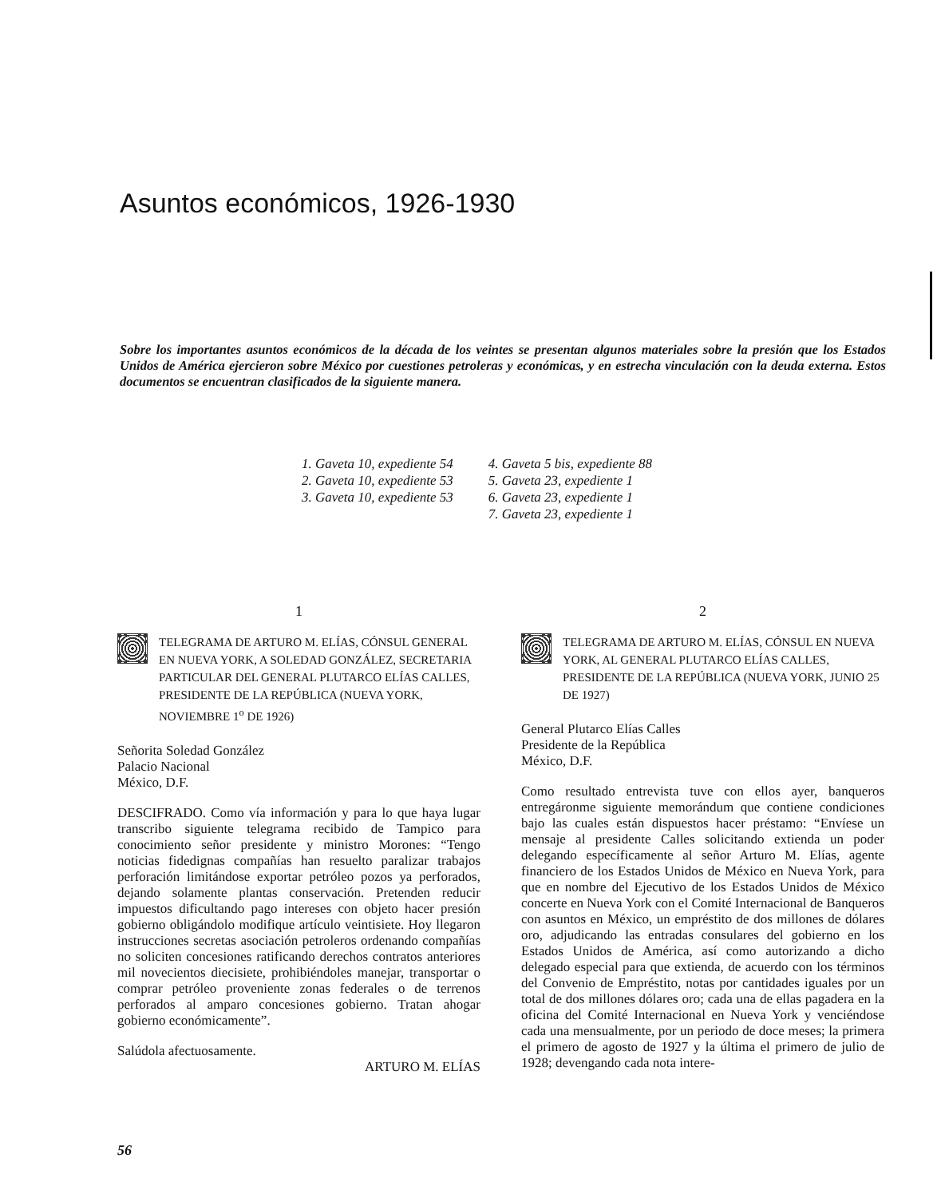Asuntos económicos, 1926-1930
Sobre los importantes asuntos económicos de la década de los veintes se presentan algunos materiales sobre la presión que los Estados Unidos de América ejercieron sobre México por cuestiones petroleras y económicas, y en estrecha vinculación con la deuda externa. Estos documentos se encuentran clasificados de la siguiente manera.
1. Gaveta 10, expediente 54
2. Gaveta 10, expediente 53
3. Gaveta 10, expediente 53
4. Gaveta 5 bis, expediente 88
5. Gaveta 23, expediente 1
6. Gaveta 23, expediente 1
7. Gaveta 23, expediente 1
1
TELEGRAMA DE ARTURO M. ELÍAS, CÓNSUL GENERAL EN NUEVA YORK, A SOLEDAD GONZÁLEZ, SECRETARIA PARTICULAR DEL GENERAL PLUTARCO ELÍAS CALLES, PRESIDENTE DE LA REPÚBLICA (NUEVA YORK, NOVIEMBRE 1<sup>o</sup> DE 1926)
Señorita Soledad González
Palacio Nacional
México, D.F.
DESCIFRADO. Como vía información y para lo que haya lugar transcribo siguiente telegrama recibido de Tampico para conocimiento señor presidente y ministro Morones: “Tengo noticias fidedignas compañías han resuelto paralizar trabajos perforación limitándose exportar petróleo pozos ya perforados, dejando solamente plantas conservación. Pretenden reducir impuestos dificultando pago intereses con objeto hacer presión gobierno obligándolo modifique artículo veintisiete. Hoy llegaron instrucciones secretas asociación petroleros ordenando compañías no soliciten concesiones ratificando derechos contratos anteriores mil novecientos diecisiete, prohibiéndoles manejar, transportar o comprar petróleo proveniente zonas federales o de terrenos perforados al amparo concesiones gobierno. Tratan ahogar gobierno económicamente”.
Salúdola afectuosamente.
ARTURO M. ELÍAS
2
TELEGRAMA DE ARTURO M. ELÍAS, CÓNSUL EN NUEVA YORK, AL GENERAL PLUTARCO ELÍAS CALLES, PRESIDENTE DE LA REPÚBLICA (NUEVA YORK, JUNIO 25 DE 1927)
General Plutarco Elías Calles
Presidente de la República
México, D.F.
Como resultado entrevista tuve con ellos ayer, banqueros entregáronme siguiente memorándum que contiene condiciones bajo las cuales están dispuestos hacer préstamo: “Envíese un mensaje al presidente Calles solicitando extienda un poder delegando específicamente al señor Arturo M. Elías, agente financiero de los Estados Unidos de México en Nueva York, para que en nombre del Ejecutivo de los Estados Unidos de México concerte en Nueva York con el Comité Internacional de Banqueros con asuntos en México, un empréstito de dos millones de dólares oro, adjudicando las entradas consulares del gobierno en los Estados Unidos de América, así como autorizando a dicho delegado especial para que extienda, de acuerdo con los términos del Convenio de Empréstito, notas por cantidades iguales por un total de dos millones dólares oro; cada una de ellas pagadera en la oficina del Comité Internacional en Nueva York y venciéndose cada una mensualmente, por un periodo de doce meses; la primera el primero de agosto de 1927 y la última el primero de julio de 1928; devengando cada nota intere-
56